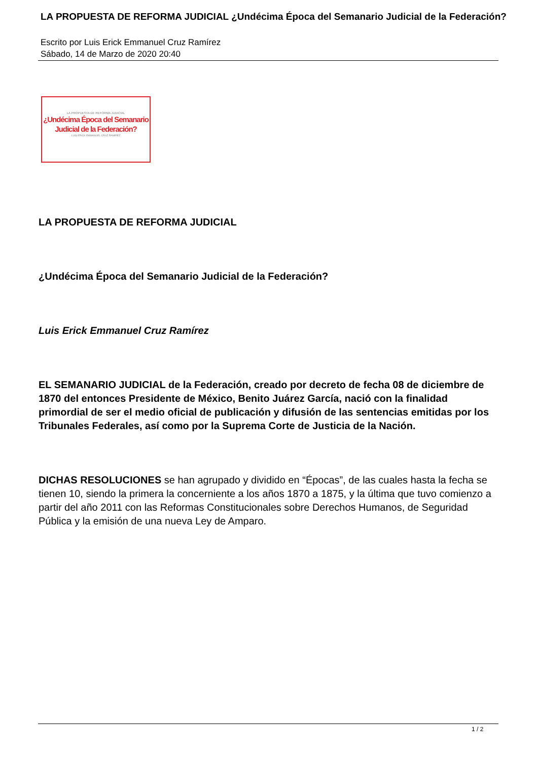LA PROPUESTA DE REFORMA JUDICIAL ¿Undécima Época del Semanario Judicial de la Federación?
Escrito por Luis Erick Emmanuel Cruz Ramírez
Sábado, 14 de Marzo de 2020 20:40
LA PROPUESTA DE REFORMA JUDICIAL
¿Undécima Época del Semanario
Judicial de la Federación?
LUIS ERICK EMMANUEL CRUZ RAMÍREZ
LA PROPUESTA DE REFORMA JUDICIAL
¿Undécima Época del Semanario Judicial de la Federación?
Luis Erick Emmanuel Cruz Ramírez
EL SEMANARIO JUDICIAL de la Federación, creado por decreto de fecha 08 de diciembre de 1870 del entonces Presidente de México, Benito Juárez García, nació con la finalidad primordial de ser el medio oficial de publicación y difusión de las sentencias emitidas por los Tribunales Federales, así como por la Suprema Corte de Justicia de la Nación.
DICHAS RESOLUCIONES se han agrupado y dividido en “Épocas”, de las cuales hasta la fecha se tienen 10, siendo la primera la concerniente a los años 1870 a 1875, y la última que tuvo comienzo a partir del año 2011 con las Reformas Constitucionales sobre Derechos Humanos, de Seguridad Pública y la emisión de una nueva Ley de Amparo.
1 / 2